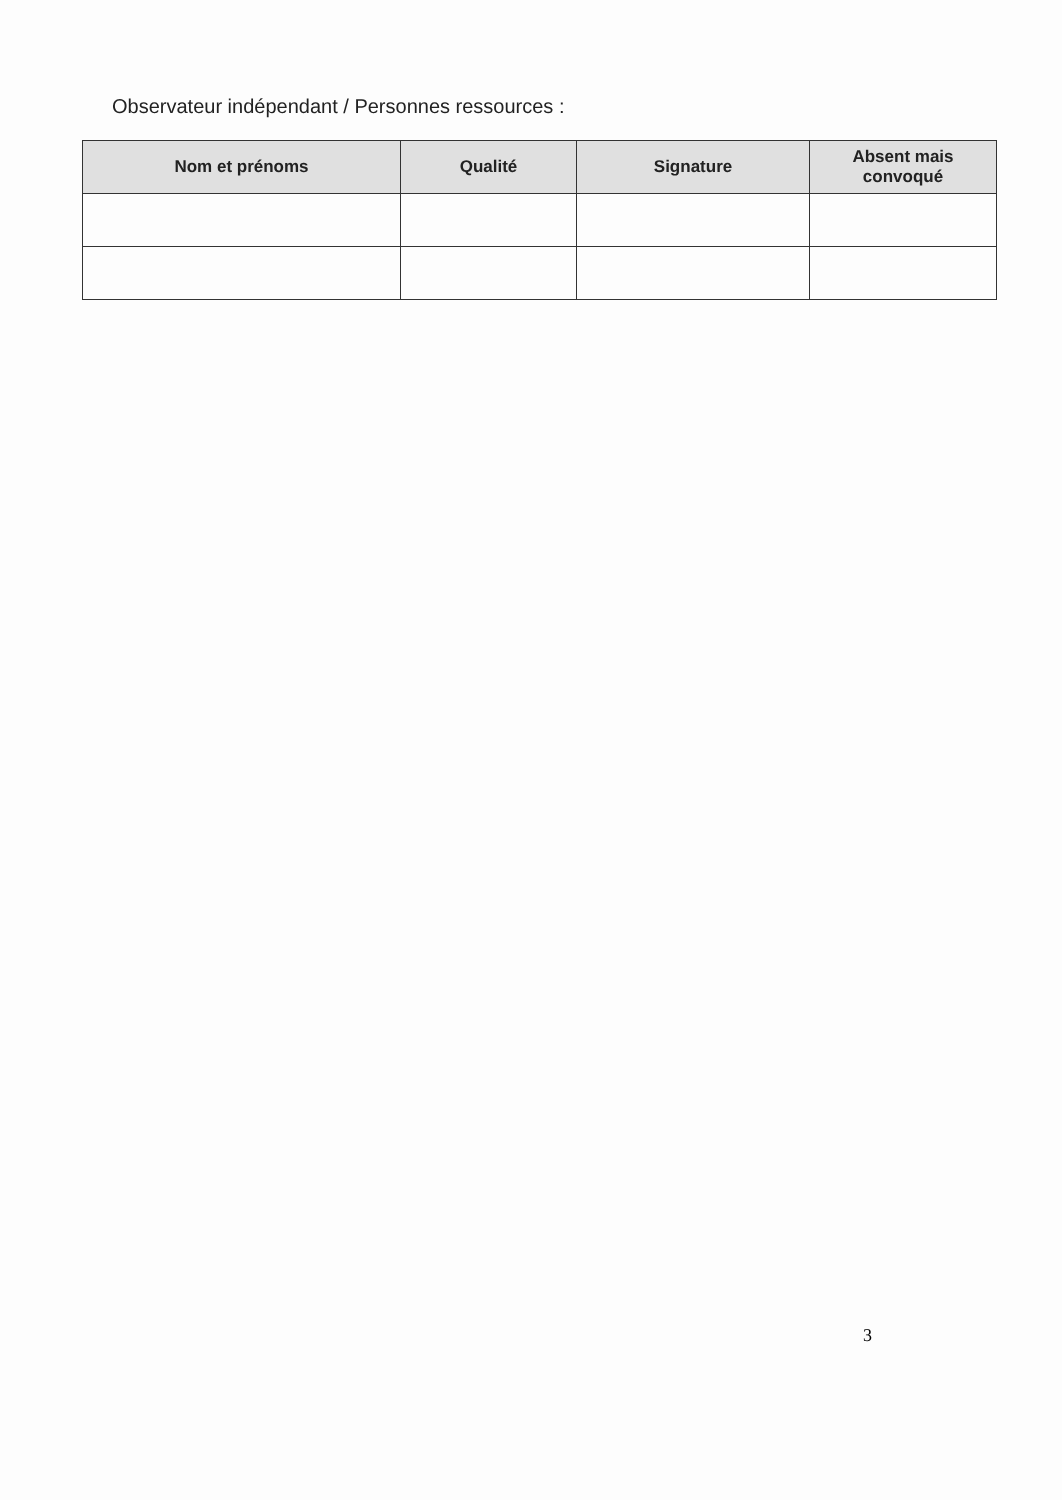Observateur indépendant / Personnes ressources :
| Nom et prénoms | Qualité | Signature | Absent mais convoqué |
| --- | --- | --- | --- |
3